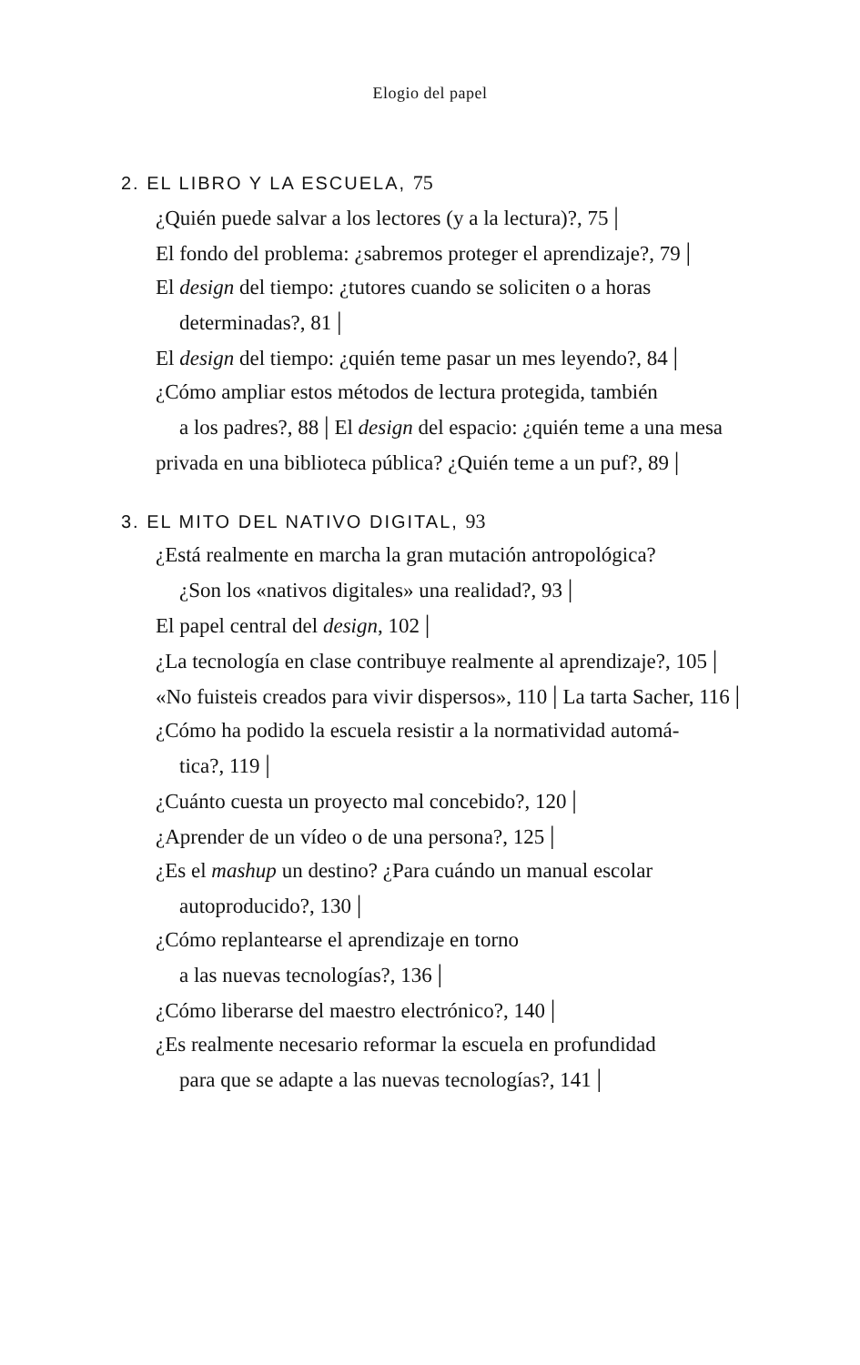Elogio del papel
2. EL LIBRO Y LA ESCUELA, 75
¿Quién puede salvar a los lectores (y a la lectura)?, 75 |
El fondo del problema: ¿sabremos proteger el aprendizaje?, 79 |
El design del tiempo: ¿tutores cuando se soliciten o a horas
determinadas?, 81 |
El design del tiempo: ¿quién teme pasar un mes leyendo?, 84 |
¿Cómo ampliar estos métodos de lectura protegida, también
a los padres?, 88 | El design del espacio: ¿quién teme a una mesa
privada en una biblioteca pública? ¿Quién teme a un puf?, 89 |
3. EL MITO DEL NATIVO DIGITAL, 93
¿Está realmente en marcha la gran mutación antropológica?
¿Son los «nativos digitales» una realidad?, 93 |
El papel central del design, 102 |
¿La tecnología en clase contribuye realmente al aprendizaje?, 105 |
«No fuisteis creados para vivir dispersos», 110 | La tarta Sacher, 116 | ¿Cómo ha podido la escuela resistir a la normatividad automá-
tica?, 119 |
¿Cuánto cuesta un proyecto mal concebido?, 120 |
¿Aprender de un vídeo o de una persona?, 125 |
¿Es el mashup un destino? ¿Para cuándo un manual escolar
autoproducido?, 130 |
¿Cómo replantearse el aprendizaje en torno
a las nuevas tecnologías?, 136 |
¿Cómo liberarse del maestro electrónico?, 140 |
¿Es realmente necesario reformar la escuela en profundidad
para que se adapte a las nuevas tecnologías?, 141 |